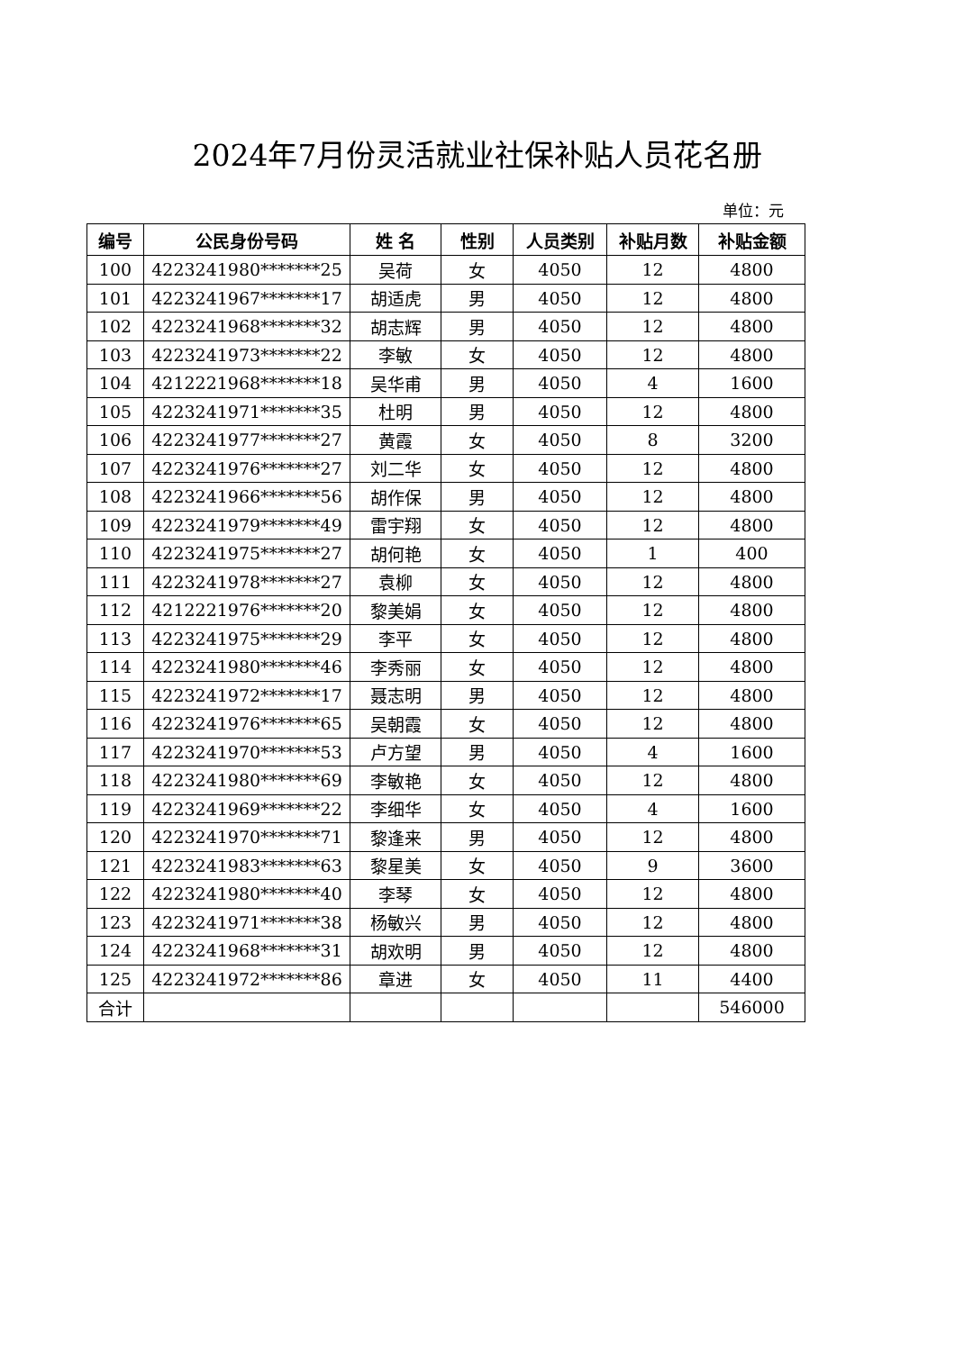2024年7月份灵活就业社保补贴人员花名册
单位：元
| 编号 | 公民身份号码 | 姓 名 | 性别 | 人员类别 | 补贴月数 | 补贴金额 |
| --- | --- | --- | --- | --- | --- | --- |
| 100 | 4223241980*******25 | 吴荷 | 女 | 4050 | 12 | 4800 |
| 101 | 4223241967*******17 | 胡适虎 | 男 | 4050 | 12 | 4800 |
| 102 | 4223241968*******32 | 胡志辉 | 男 | 4050 | 12 | 4800 |
| 103 | 4223241973*******22 | 李敏 | 女 | 4050 | 12 | 4800 |
| 104 | 4212221968*******18 | 吴华甫 | 男 | 4050 | 4 | 1600 |
| 105 | 4223241971*******35 | 杜明 | 男 | 4050 | 12 | 4800 |
| 106 | 4223241977*******27 | 黄霞 | 女 | 4050 | 8 | 3200 |
| 107 | 4223241976*******27 | 刘二华 | 女 | 4050 | 12 | 4800 |
| 108 | 4223241966*******56 | 胡作保 | 男 | 4050 | 12 | 4800 |
| 109 | 4223241979*******49 | 雷宇翔 | 女 | 4050 | 12 | 4800 |
| 110 | 4223241975*******27 | 胡何艳 | 女 | 4050 | 1 | 400 |
| 111 | 4223241978*******27 | 袁柳 | 女 | 4050 | 12 | 4800 |
| 112 | 4212221976*******20 | 黎美娟 | 女 | 4050 | 12 | 4800 |
| 113 | 4223241975*******29 | 李平 | 女 | 4050 | 12 | 4800 |
| 114 | 4223241980*******46 | 李秀丽 | 女 | 4050 | 12 | 4800 |
| 115 | 4223241972*******17 | 聂志明 | 男 | 4050 | 12 | 4800 |
| 116 | 4223241976*******65 | 吴朝霞 | 女 | 4050 | 12 | 4800 |
| 117 | 4223241970*******53 | 卢方望 | 男 | 4050 | 4 | 1600 |
| 118 | 4223241980*******69 | 李敏艳 | 女 | 4050 | 12 | 4800 |
| 119 | 4223241969*******22 | 李细华 | 女 | 4050 | 4 | 1600 |
| 120 | 4223241970*******71 | 黎逢来 | 男 | 4050 | 12 | 4800 |
| 121 | 4223241983*******63 | 黎星美 | 女 | 4050 | 9 | 3600 |
| 122 | 4223241980*******40 | 李琴 | 女 | 4050 | 12 | 4800 |
| 123 | 4223241971*******38 | 杨敏兴 | 男 | 4050 | 12 | 4800 |
| 124 | 4223241968*******31 | 胡欢明 | 男 | 4050 | 12 | 4800 |
| 125 | 4223241972*******86 | 章进 | 女 | 4050 | 11 | 4400 |
| 合计 | | | | | | 546000 |